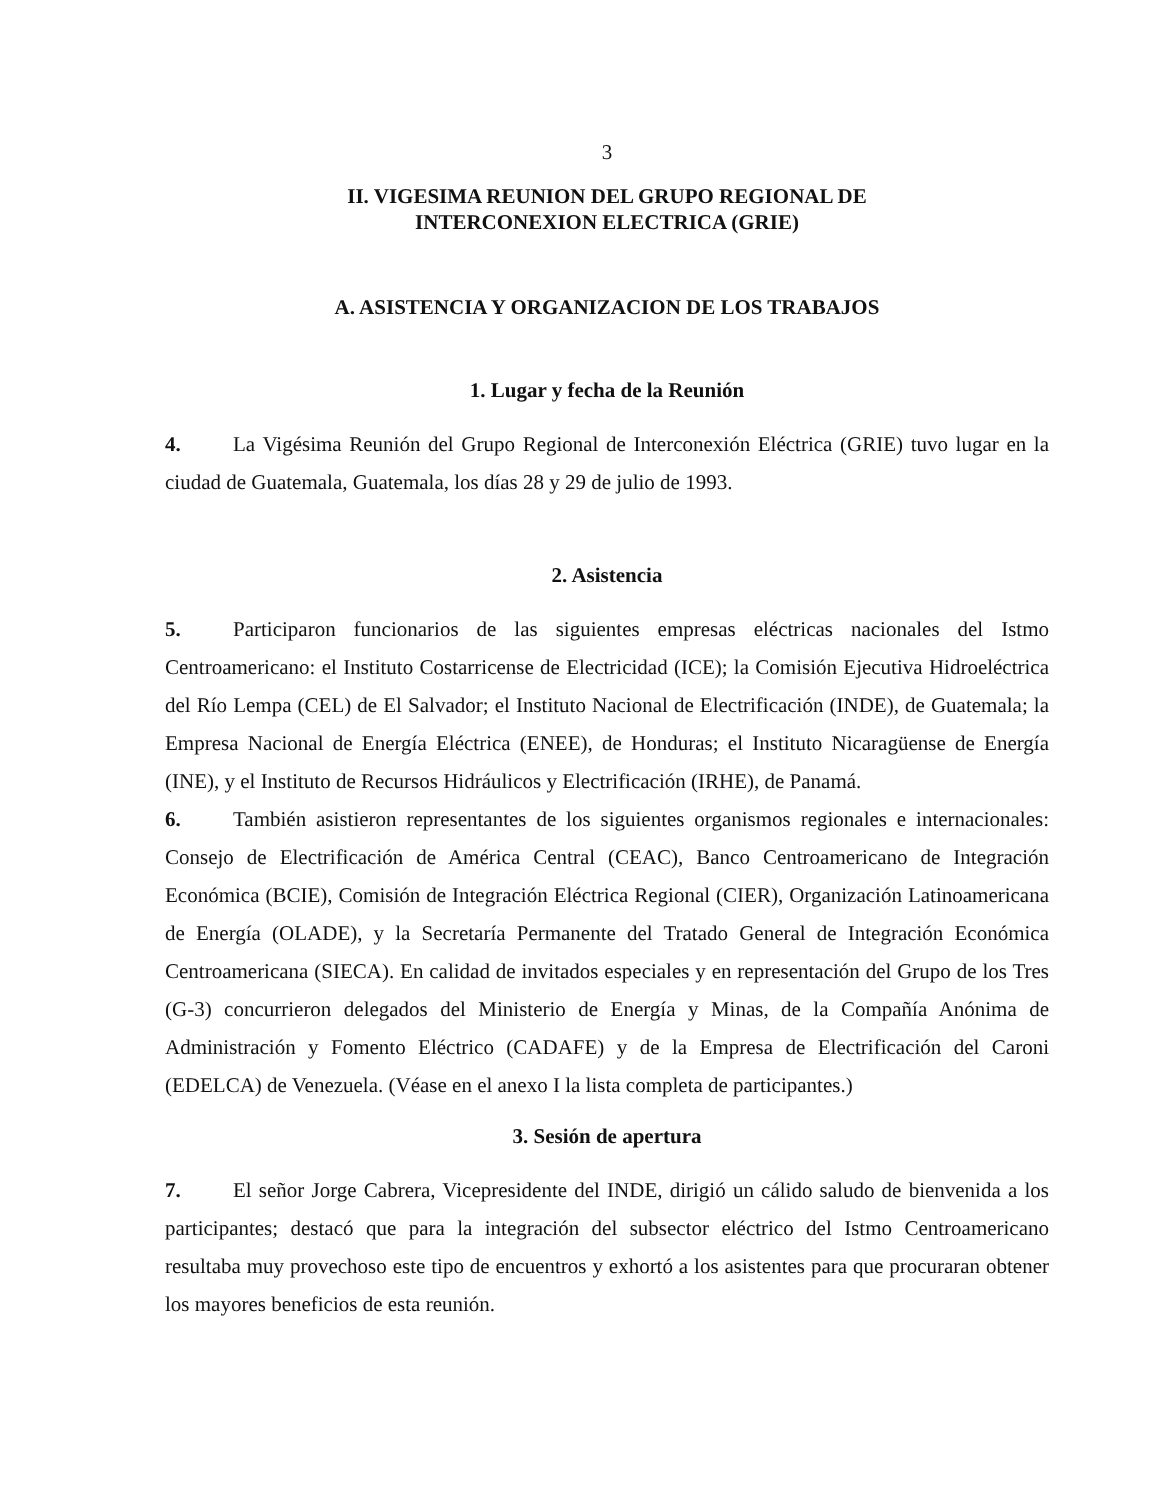3
II. VIGESIMA REUNION DEL GRUPO REGIONAL DE
INTERCONEXION ELECTRICA (GRIE)
A. ASISTENCIA Y ORGANIZACION DE LOS TRABAJOS
1. Lugar y fecha de la Reunión
4. La Vigésima Reunión del Grupo Regional de Interconexión Eléctrica (GRIE) tuvo lugar en la ciudad de Guatemala, Guatemala, los días 28 y 29 de julio de 1993.
2. Asistencia
5. Participaron funcionarios de las siguientes empresas eléctricas nacionales del Istmo Centroamericano: el Instituto Costarricense de Electricidad (ICE); la Comisión Ejecutiva Hidroeléctrica del Río Lempa (CEL) de El Salvador; el Instituto Nacional de Electrificación (INDE), de Guatemala; la Empresa Nacional de Energía Eléctrica (ENEE), de Honduras; el Instituto Nicaragüense de Energía (INE), y el Instituto de Recursos Hidráulicos y Electrificación (IRHE), de Panamá.
6. También asistieron representantes de los siguientes organismos regionales e internacionales: Consejo de Electrificación de América Central (CEAC), Banco Centroamericano de Integración Económica (BCIE), Comisión de Integración Eléctrica Regional (CIER), Organización Latinoamericana de Energía (OLADE), y la Secretaría Permanente del Tratado General de Integración Económica Centroamericana (SIECA). En calidad de invitados especiales y en representación del Grupo de los Tres (G-3) concurrieron delegados del Ministerio de Energía y Minas, de la Compañía Anónima de Administración y Fomento Eléctrico (CADAFE) y de la Empresa de Electrificación del Caroni (EDELCA) de Venezuela. (Véase en el anexo I la lista completa de participantes.)
3. Sesión de apertura
7. El señor Jorge Cabrera, Vicepresidente del INDE, dirigió un cálido saludo de bienvenida a los participantes; destacó que para la integración del subsector eléctrico del Istmo Centroamericano resultaba muy provechoso este tipo de encuentros y exhortó a los asistentes para que procuraran obtener los mayores beneficios de esta reunión.